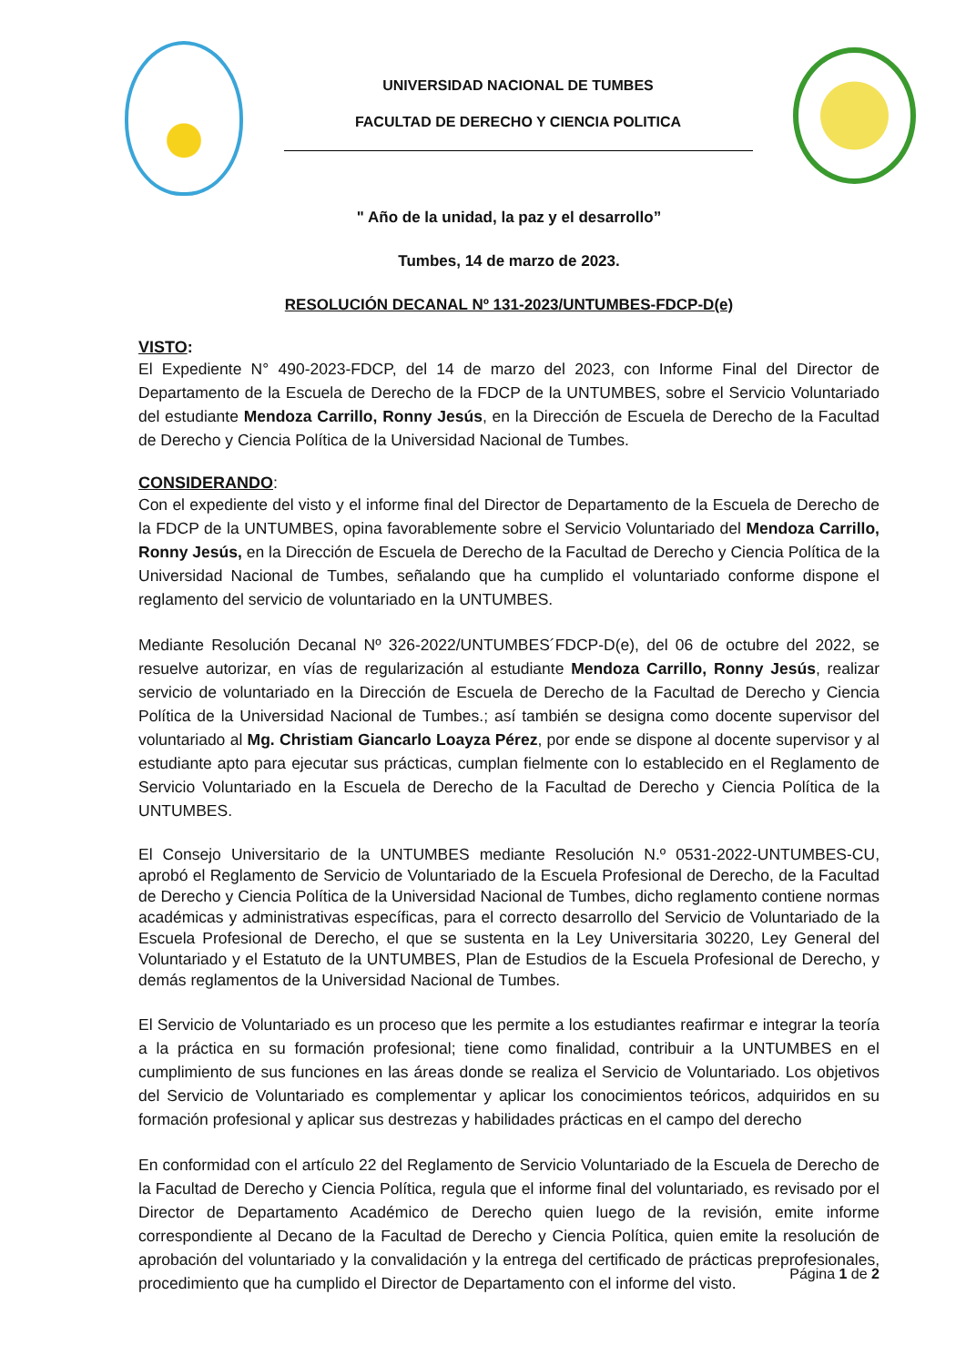UNIVERSIDAD NACIONAL DE TUMBES
FACULTAD DE DERECHO Y CIENCIA POLITICA
" Año de la unidad, la paz y el desarrollo”
Tumbes, 14 de marzo de 2023.
RESOLUCIÓN DECANAL Nº 131-2023/UNTUMBES-FDCP-D(e)
VISTO:
El Expediente N° 490-2023-FDCP, del 14 de marzo del 2023, con Informe Final del Director de Departamento de la Escuela de Derecho de la FDCP de la UNTUMBES, sobre el Servicio Voluntariado del estudiante Mendoza Carrillo, Ronny Jesús, en la Dirección de Escuela de Derecho de la Facultad de Derecho y Ciencia Política de la Universidad Nacional de Tumbes.
CONSIDERANDO:
Con el expediente del visto y el informe final del Director de Departamento de la Escuela de Derecho de la FDCP de la UNTUMBES, opina favorablemente sobre el Servicio Voluntariado del Mendoza Carrillo, Ronny Jesús, en la Dirección de Escuela de Derecho de la Facultad de Derecho y Ciencia Política de la Universidad Nacional de Tumbes, señalando que ha cumplido el voluntariado conforme dispone el reglamento del servicio de voluntariado en la UNTUMBES.
Mediante Resolución Decanal Nº 326-2022/UNTUMBES´FDCP-D(e), del 06 de octubre del 2022, se resuelve autorizar, en vías de regularización al estudiante Mendoza Carrillo, Ronny Jesús, realizar servicio de voluntariado en la Dirección de Escuela de Derecho de la Facultad de Derecho y Ciencia Política de la Universidad Nacional de Tumbes.; así también se designa como docente supervisor del voluntariado al Mg. Christiam Giancarlo Loayza Pérez, por ende se dispone al docente supervisor y al estudiante apto para ejecutar sus prácticas, cumplan fielmente con lo establecido en el Reglamento de Servicio Voluntariado en la Escuela de Derecho de la Facultad de Derecho y Ciencia Política de la UNTUMBES.
El Consejo Universitario de la UNTUMBES mediante Resolución N.º 0531-2022-UNTUMBES-CU, aprobó el Reglamento de Servicio de Voluntariado de la Escuela Profesional de Derecho, de la Facultad de Derecho y Ciencia Política de la Universidad Nacional de Tumbes, dicho reglamento contiene normas académicas y administrativas específicas, para el correcto desarrollo del Servicio de Voluntariado de la Escuela Profesional de Derecho, el que se sustenta en la Ley Universitaria 30220, Ley General del Voluntariado y el Estatuto de la UNTUMBES, Plan de Estudios de la Escuela Profesional de Derecho, y demás reglamentos de la Universidad Nacional de Tumbes.
El Servicio de Voluntariado es un proceso que les permite a los estudiantes reafirmar e integrar la teoría a la práctica en su formación profesional; tiene como finalidad, contribuir a la UNTUMBES en el cumplimiento de sus funciones en las áreas donde se realiza el Servicio de Voluntariado. Los objetivos del Servicio de Voluntariado es complementar y aplicar los conocimientos teóricos, adquiridos en su formación profesional y aplicar sus destrezas y habilidades prácticas en el campo del derecho
En conformidad con el artículo 22 del Reglamento de Servicio Voluntariado de la Escuela de Derecho de la Facultad de Derecho y Ciencia Política, regula que el informe final del voluntariado, es revisado por el Director de Departamento Académico de Derecho quien luego de la revisión, emite informe correspondiente al Decano de la Facultad de Derecho y Ciencia Política, quien emite la resolución de aprobación del voluntariado y la convalidación y la entrega del certificado de prácticas preprofesionales, procedimiento que ha cumplido el Director de Departamento con el informe del visto.
Página 1 de 2